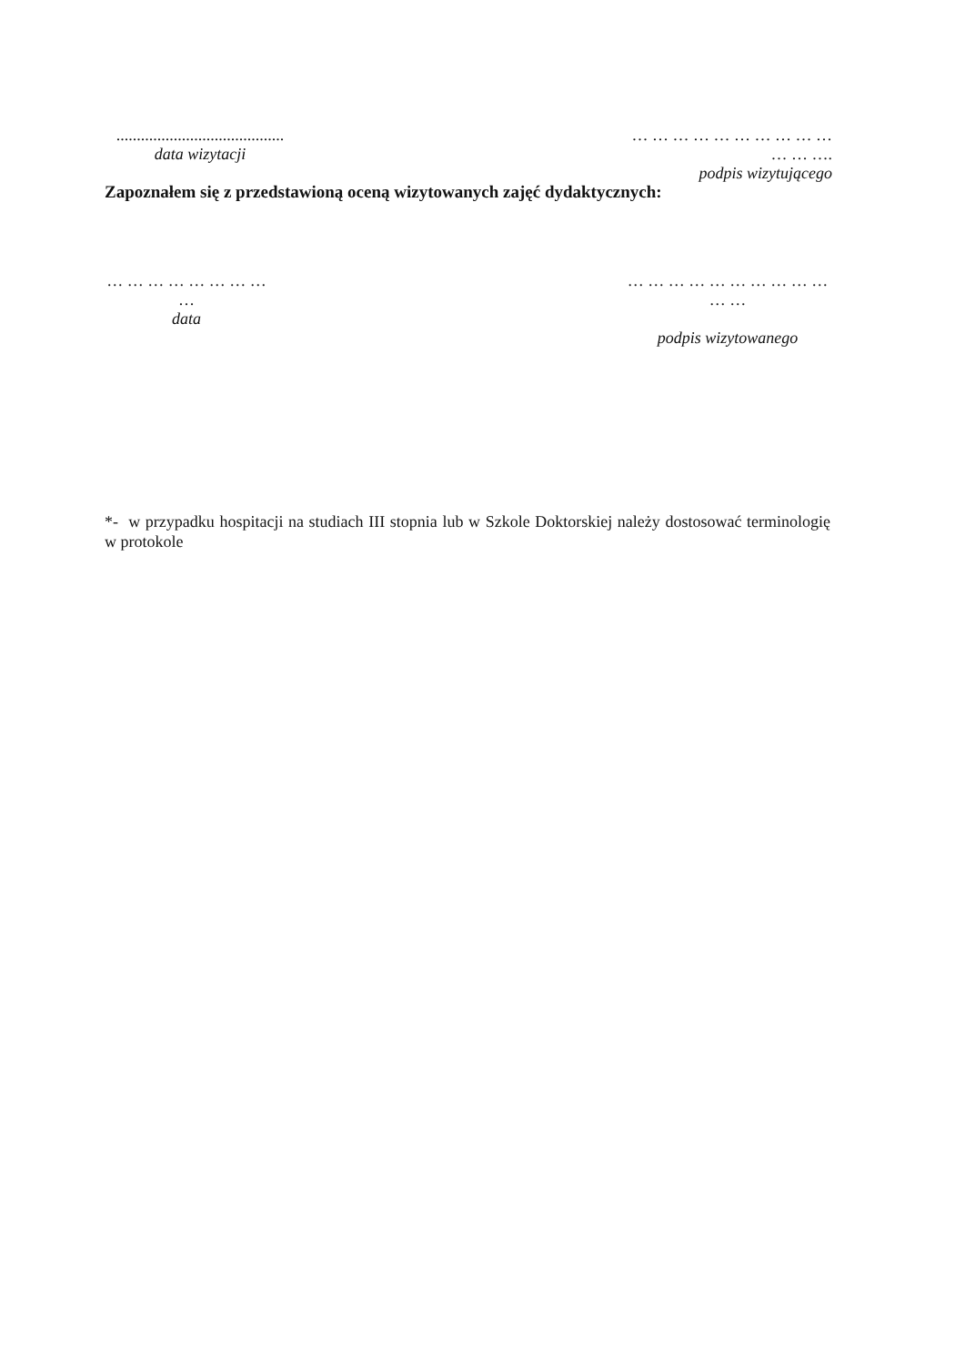.........................................
data wizytacji
… … … … … … … … … … … … ….
podpis wizytującego
Zapoznałem się z przedstawioną oceną wizytowanych zajęć dydaktycznych:
… … … … … … … … …
data
… … … … … … … … … … … …
podpis wizytowanego
*- w przypadku hospitacji na studiach III stopnia lub w Szkole Doktorskiej należy dostosować terminologię w protokole